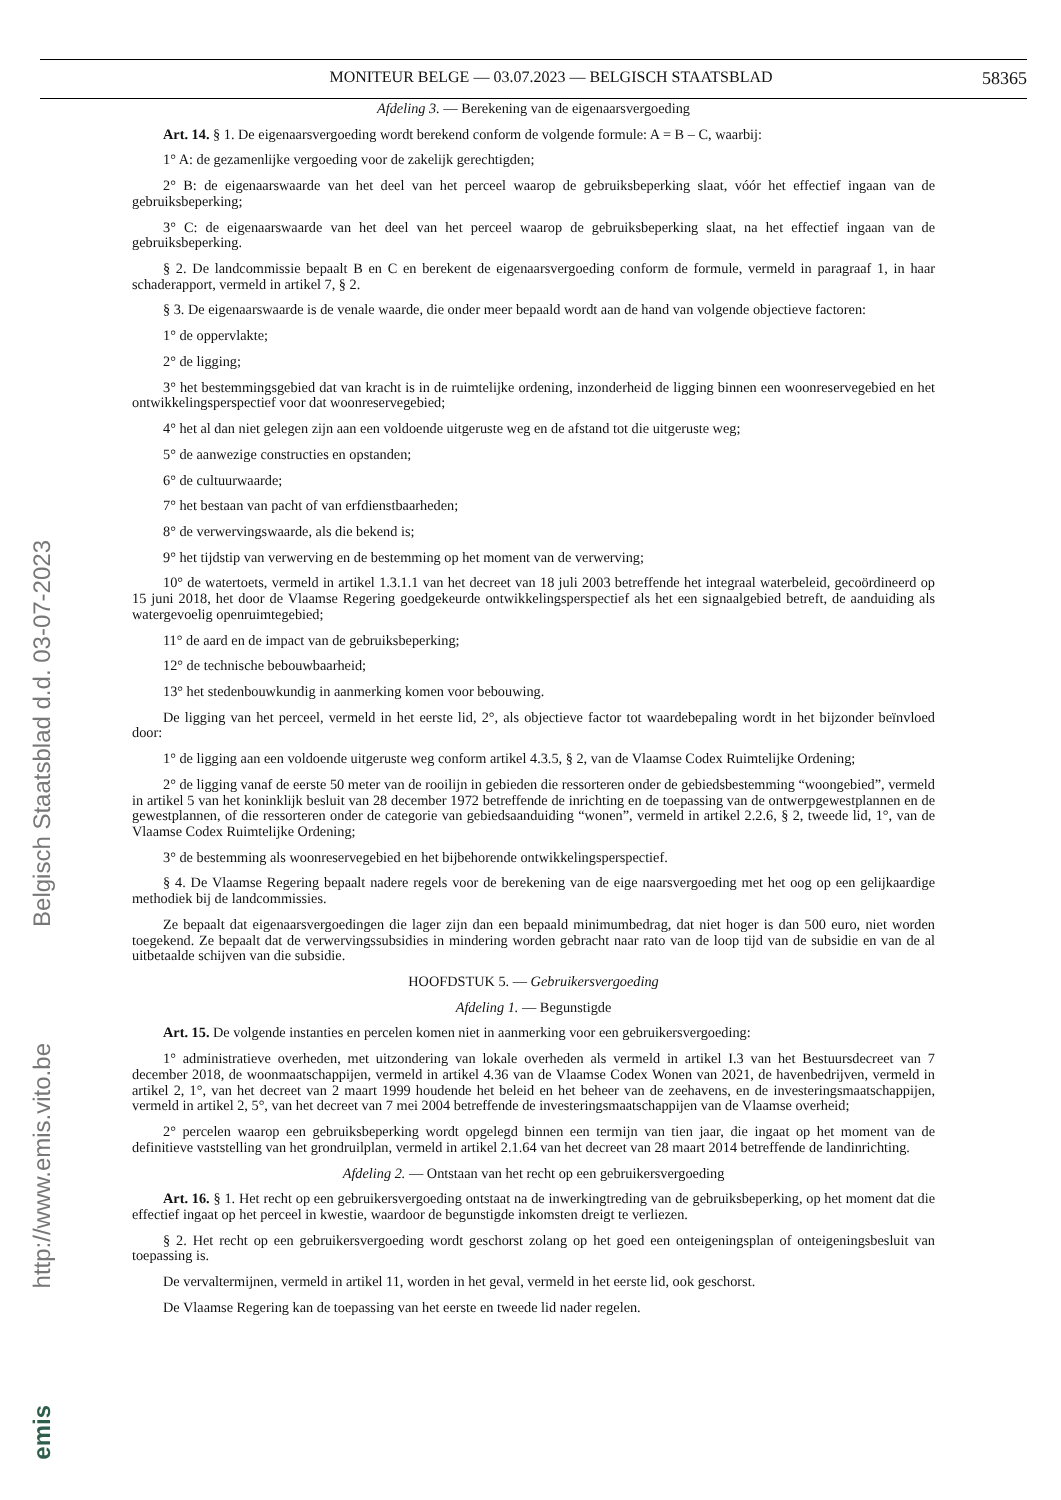MONITEUR BELGE — 03.07.2023 — BELGISCH STAATSBLAD 58365
Afdeling 3. — Berekening van de eigenaarsvergoeding
Art. 14. § 1. De eigenaarsvergoeding wordt berekend conform de volgende formule: A = B – C, waarbij:
1° A: de gezamenlijke vergoeding voor de zakelijk gerechtigden;
2° B: de eigenaarswaarde van het deel van het perceel waarop de gebruiksbeperking slaat, vóór het effectief ingaan van de gebruiksbeperking;
3° C: de eigenaarswaarde van het deel van het perceel waarop de gebruiksbeperking slaat, na het effectief ingaan van de gebruiksbeperking.
§ 2. De landcommissie bepaalt B en C en berekent de eigenaarsvergoeding conform de formule, vermeld in paragraaf 1, in haar schaderapport, vermeld in artikel 7, § 2.
§ 3. De eigenaarswaarde is de venale waarde, die onder meer bepaald wordt aan de hand van volgende objectieve factoren:
1° de oppervlakte;
2° de ligging;
3° het bestemmingsgebied dat van kracht is in de ruimtelijke ordening, inzonderheid de ligging binnen een woonreservegebied en het ontwikkelingsperspectief voor dat woonreservegebied;
4° het al dan niet gelegen zijn aan een voldoende uitgeruste weg en de afstand tot die uitgeruste weg;
5° de aanwezige constructies en opstanden;
6° de cultuurwaarde;
7° het bestaan van pacht of van erfdienstbaarheden;
8° de verwervingswaarde, als die bekend is;
9° het tijdstip van verwerving en de bestemming op het moment van de verwerving;
10° de watertoets, vermeld in artikel 1.3.1.1 van het decreet van 18 juli 2003 betreffende het integraal waterbeleid, gecoördineerd op 15 juni 2018, het door de Vlaamse Regering goedgekeurde ontwikkelingsperspectief als het een signaalgebied betreft, de aanduiding als watergevoelig openruimtegebied;
11° de aard en de impact van de gebruiksbeperking;
12° de technische bebouwbaarheid;
13° het stedenbouwkundig in aanmerking komen voor bebouwing.
De ligging van het perceel, vermeld in het eerste lid, 2°, als objectieve factor tot waardebepaling wordt in het bijzonder beïnvloed door:
1° de ligging aan een voldoende uitgeruste weg conform artikel 4.3.5, § 2, van de Vlaamse Codex Ruimtelijke Ordening;
2° de ligging vanaf de eerste 50 meter van de rooilijn in gebieden die ressorteren onder de gebiedsbestemming “woongebied”, vermeld in artikel 5 van het koninklijk besluit van 28 december 1972 betreffende de inrichting en de toepassing van de ontwerpgewestplannen en de gewestplannen, of die ressorteren onder de categorie van gebiedsaanduiding “wonen”, vermeld in artikel 2.2.6, § 2, tweede lid, 1°, van de Vlaamse Codex Ruimtelijke Ordening;
3° de bestemming als woonreservegebied en het bijbehorende ontwikkelingsperspectief.
§ 4. De Vlaamse Regering bepaalt nadere regels voor de berekening van de eige naarsvergoeding met het oog op een gelijkaardige methodiek bij de landcommissies.
Ze bepaalt dat eigenaarsvergoedingen die lager zijn dan een bepaald minimumbedrag, dat niet hoger is dan 500 euro, niet worden toegekend. Ze bepaalt dat de verwervingssubsidies in mindering worden gebracht naar rato van de loop tijd van de subsidie en van de al uitbetaalde schijven van die subsidie.
HOOFDSTUK 5. — Gebruikersvergoeding
Afdeling 1. — Begunstigde
Art. 15. De volgende instanties en percelen komen niet in aanmerking voor een gebruikersvergoeding:
1° administratieve overheden, met uitzondering van lokale overheden als vermeld in artikel I.3 van het Bestuursdecreet van 7 december 2018, de woonmaatschappijen, vermeld in artikel 4.36 van de Vlaamse Codex Wonen van 2021, de havenbedrijven, vermeld in artikel 2, 1°, van het decreet van 2 maart 1999 houdende het beleid en het beheer van de zeehavens, en de investeringsmaatschappijen, vermeld in artikel 2, 5°, van het decreet van 7 mei 2004 betreffende de investeringsmaatschappijen van de Vlaamse overheid;
2° percelen waarop een gebruiksbeperking wordt opgelegd binnen een termijn van tien jaar, die ingaat op het moment van de definitieve vaststelling van het grondruilplan, vermeld in artikel 2.1.64 van het decreet van 28 maart 2014 betreffende de landinrichting.
Afdeling 2. — Ontstaan van het recht op een gebruikersvergoeding
Art. 16. § 1. Het recht op een gebruikersvergoeding ontstaat na de inwerkingtreding van de gebruiksbeperking, op het moment dat die effectief ingaat op het perceel in kwestie, waardoor de begunstigde inkomsten dreigt te verliezen.
§ 2. Het recht op een gebruikersvergoeding wordt geschorst zolang op het goed een onteigeningsplan of onteigeningsbesluit van toepassing is.
De vervaltermijnen, vermeld in artikel 11, worden in het geval, vermeld in het eerste lid, ook geschorst.
De Vlaamse Regering kan de toepassing van het eerste en tweede lid nader regelen.
Belgisch Staatsblad d.d. 03-07-2023
http://www.emis.vito.be
emis